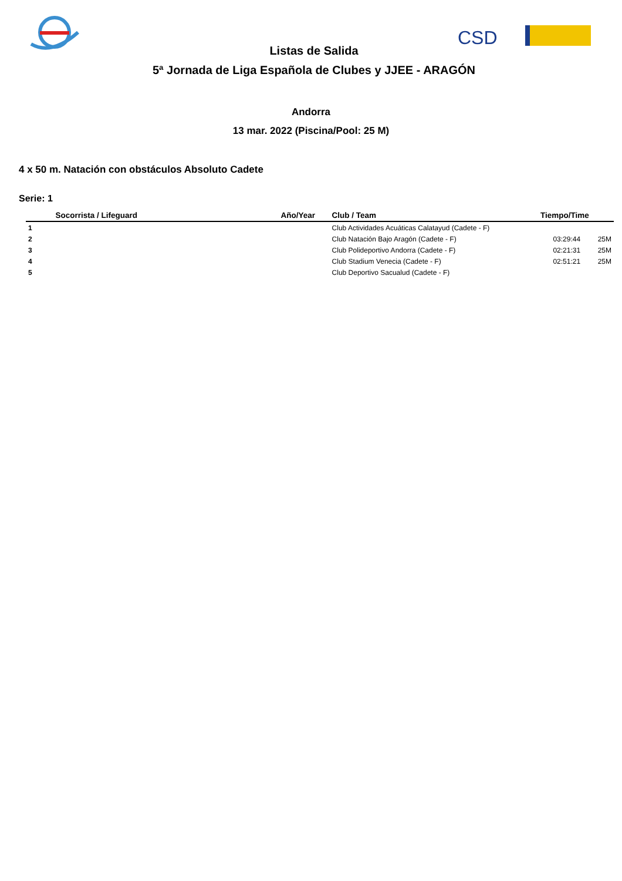CSD
Listas de Salida
5ª Jornada de Liga Española de Clubes y JJEE - ARAGÓN
Andorra
13 mar. 2022 (Piscina/Pool: 25 M)
4 x 50 m. Natación con obstáculos Absoluto Cadete
Serie: 1
| | Socorrista / Lifeguard | Año/Year | Club / Team | Tiempo/Time | |
| --- | --- | --- | --- | --- | --- |
| 1 | | | Club Actividades Acuáticas Calatayud (Cadete - F) | | |
| 2 | | | Club Natación Bajo Aragón (Cadete - F) | 03:29:44 | 25M |
| 3 | | | Club Polideportivo Andorra (Cadete - F) | 02:21:31 | 25M |
| 4 | | | Club Stadium Venecia (Cadete - F) | 02:51:21 | 25M |
| 5 | | | Club Deportivo Sacualud (Cadete - F) | | |